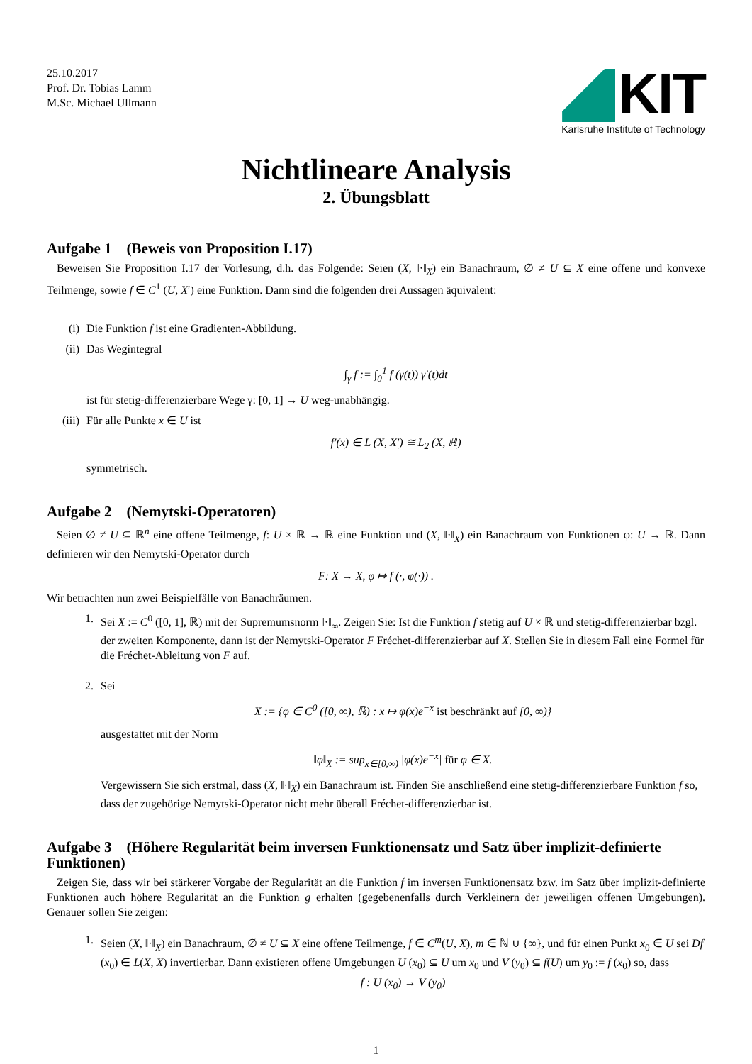25.10.2017
Prof. Dr. Tobias Lamm
M.Sc. Michael Ullmann
KIT
Karlsruhe Institute of Technology
Nichtlineare Analysis
2. Übungsblatt
Aufgabe 1 (Beweis von Proposition I.17)
Beweisen Sie Proposition I.17 der Vorlesung, d.h. das Folgende: Seien (X, ‖·‖<sub>X</sub>) ein Banachraum, ∅ ≠ U ⊆ X eine offene und konvexe Teilmenge, sowie f ∈ C<sup>1</sup> (U, X′) eine Funktion. Dann sind die folgenden drei Aussagen äquivalent:
(i) Die Funktion f ist eine Gradienten-Abbildung.
(ii) Das Wegintegral
∫<sub>γ</sub> f := ∫<sub>0</sub><sup>1</sup> f (γ(t)) γ′(t)dt
ist für stetig-differenzierbare Wege γ: [0, 1] → U weg-unabhängig.
(iii) Für alle Punkte x ∈ U ist
f′(x) ∈ L (X, X′) ≅ L<sub>2</sub> (X, ℝ)
symmetrisch.
Aufgabe 2 (Nemytski-Operatoren)
Seien ∅ ≠ U ⊆ ℝ<sup>n</sup> eine offene Teilmenge, f: U × ℝ → ℝ eine Funktion und (X, ‖·‖<sub>X</sub>) ein Banachraum von Funktionen φ: U → ℝ. Dann definieren wir den Nemytski-Operator durch
F: X → X, φ ↦ f (·, φ(·)) .
Wir betrachten nun zwei Beispielfälle von Banachräumen.
1. Sei X := C<sup>0</sup> ([0, 1], ℝ) mit der Supremumsnorm ‖·‖<sub>∞</sub>. Zeigen Sie: Ist die Funktion f stetig auf U × ℝ und stetig-differenzierbar bzgl. der zweiten Komponente, dann ist der Nemytski-Operator F Fréchet-differenzierbar auf X. Stellen Sie in diesem Fall eine Formel für die Fréchet-Ableitung von F auf.
2. Sei
X := {φ ∈ C<sup>0</sup> ([0, ∞), ℝ) : x ↦ φ(x)e<sup>−x</sup> ist beschränkt auf [0, ∞)}
ausgestattet mit der Norm
‖φ‖<sub>X</sub> := sup<sub>x∈[0,∞)</sub> |φ(x)e<sup>−x</sup>| für φ ∈ X.
Vergewissern Sie sich erstmal, dass (X, ‖·‖<sub>X</sub>) ein Banachraum ist. Finden Sie anschließend eine stetig-differenzierbare Funktion f so, dass der zugehörige Nemytski-Operator nicht mehr überall Fréchet-differenzierbar ist.
Aufgabe 3 (Höhere Regularität beim inversen Funktionensatz und Satz über implizit-definierte Funktionen)
Zeigen Sie, dass wir bei stärkerer Vorgabe der Regularität an die Funktion f im inversen Funktionensatz bzw. im Satz über implizit-definierte Funktionen auch höhere Regularität an die Funktion g erhalten (gegebenenfalls durch Verkleinern der jeweiligen offenen Umgebungen). Genauer sollen Sie zeigen:
1. Seien (X, ‖·‖<sub>X</sub>) ein Banachraum, ∅ ≠ U ⊆ X eine offene Teilmenge, f ∈ C<sup>m</sup>(U, X), m ∈ ℕ ∪ {∞}, und für einen Punkt x<sub>0</sub> ∈ U sei Df (x<sub>0</sub>) ∈ L(X, X) invertierbar. Dann existieren offene Umgebungen U (x<sub>0</sub>) ⊆ U um x<sub>0</sub> und V (y<sub>0</sub>) ⊆ f(U) um y<sub>0</sub> := f (x<sub>0</sub>) so, dass
f : U (x<sub>0</sub>) → V (y<sub>0</sub>)
1